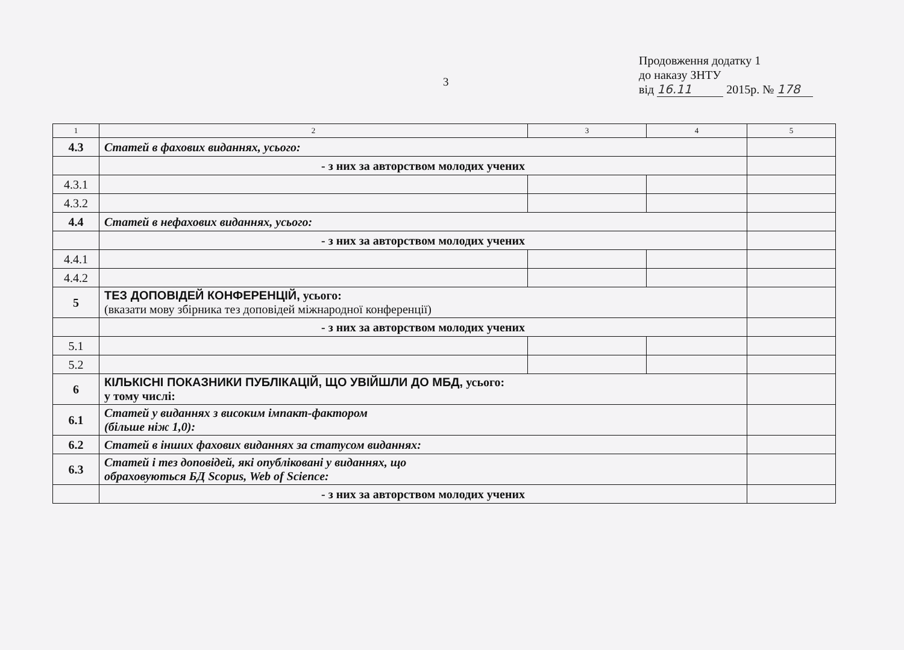3
Продовження додатку 1
до наказу ЗНТУ
від 16.11 2015р. № 178
| 1 | 2 | 3 | 4 | 5 |
| 4.3 | Статей в фахових виданнях, усього: | | | |
| | - з них за авторством молодих учених | | | |
| 4.3.1 | | | | |
| 4.3.2 | | | | |
| 4.4 | Статей в нефахових виданнях, усього: | | | |
| | - з них за авторством молодих учених | | | |
| 4.4.1 | | | | |
| 4.4.2 | | | | |
| 5 | ТЕЗ ДОПОВІДЕЙ КОНФЕРЕНЦІЙ, усього: (вказати мову збірника тез доповідей міжнародної конференції) | | | |
| | - з них за авторством молодих учених | | | |
| 5.1 | | | | |
| 5.2 | | | | |
| 6 | КІЛЬКІСНІ ПОКАЗНИКИ ПУБЛІКАЦІЙ, ЩО УВІЙШЛИ ДО МБД, усього: у тому числі: | | | |
| 6.1 | Статей у виданнях з високим імпакт-фактором (більше ніж 1,0): | | | |
| 6.2 | Статей в інших фахових виданнях за статусом виданнях: | | | |
| 6.3 | Статей і тез доповідей, які опубліковані у виданнях, що обраховуються БД Scopus, Web of Science: | | | |
| | - з них за авторством молодих учених | | | |